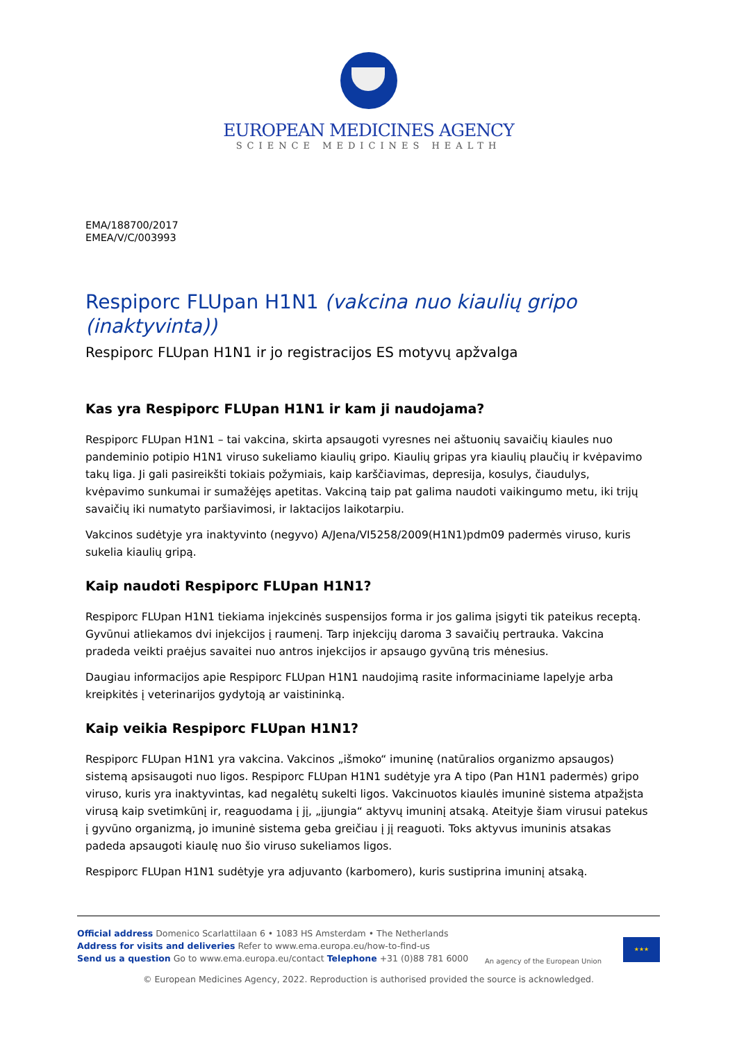EUROPEAN MEDICINES AGENCY
SCIENCE MEDICINES HEALTH
EMA/188700/2017
EMEA/V/C/003993
Respiporc FLUpan H1N1 (vakcina nuo kiaulių gripo (inaktyvinta))
Respiporc FLUpan H1N1 ir jo registracijos ES motyvų apžvalga
Kas yra Respiporc FLUpan H1N1 ir kam ji naudojama?
Respiporc FLUpan H1N1 – tai vakcina, skirta apsaugoti vyresnes nei aštuonių savaičių kiaules nuo pandeminio potipio H1N1 viruso sukeliamo kiaulių gripo. Kiaulių gripas yra kiaulių plaučių ir kvėpavimo takų liga. Ji gali pasireikšti tokiais požymiais, kaip karščiavimas, depresija, kosulys, čiaudulys, kvėpavimo sunkumai ir sumažėjęs apetitas. Vakciną taip pat galima naudoti vaikingumo metu, iki trijų savaičių iki numatyto paršiavimosi, ir laktacijos laikotarpiu.
Vakcinos sudėtyje yra inaktyvinto (negyvo) A/Jena/VI5258/2009(H1N1)pdm09 padermės viruso, kuris sukelia kiaulių gripą.
Kaip naudoti Respiporc FLUpan H1N1?
Respiporc FLUpan H1N1 tiekiama injekcinės suspensijos forma ir jos galima įsigyti tik pateikus receptą. Gyvūnui atliekamos dvi injekcijos į raumenį. Tarp injekcijų daroma 3 savaičių pertrauka. Vakcina pradeda veikti praėjus savaitei nuo antros injekcijos ir apsaugo gyvūną tris mėnesius.
Daugiau informacijos apie Respiporc FLUpan H1N1 naudojimą rasite informaciniame lapelyje arba kreipkitės į veterinarijos gydytoją ar vaistininką.
Kaip veikia Respiporc FLUpan H1N1?
Respiporc FLUpan H1N1 yra vakcina. Vakcinos „išmoko“ imuninę (natūralios organizmo apsaugos) sistemą apsisaugoti nuo ligos. Respiporc FLUpan H1N1 sudėtyje yra A tipo (Pan H1N1 padermės) gripo viruso, kuris yra inaktyvintas, kad negalėtų sukelti ligos. Vakcinuotos kiaulės imuninė sistema atpažįsta virusą kaip svetimkūnį ir, reaguodama į jį, „įjungia“ aktyvų imuninį atsaką. Ateityje šiam virusui patekus į gyvūno organizmą, jo imuninė sistema geba greičiau į jį reaguoti. Toks aktyvus imuninis atsakas padeda apsaugoti kiaulę nuo šio viruso sukeliamos ligos.
Respiporc FLUpan H1N1 sudėtyje yra adjuvanto (karbomero), kuris sustiprina imuninį atsaką.
Official address Domenico Scarlattilaan 6 • 1083 HS Amsterdam • The Netherlands
Address for visits and deliveries Refer to www.ema.europa.eu/how-to-find-us
Send us a question Go to www.ema.europa.eu/contact Telephone +31 (0)88 781 6000
An agency of the European Union
★★★
© European Medicines Agency, 2022. Reproduction is authorised provided the source is acknowledged.